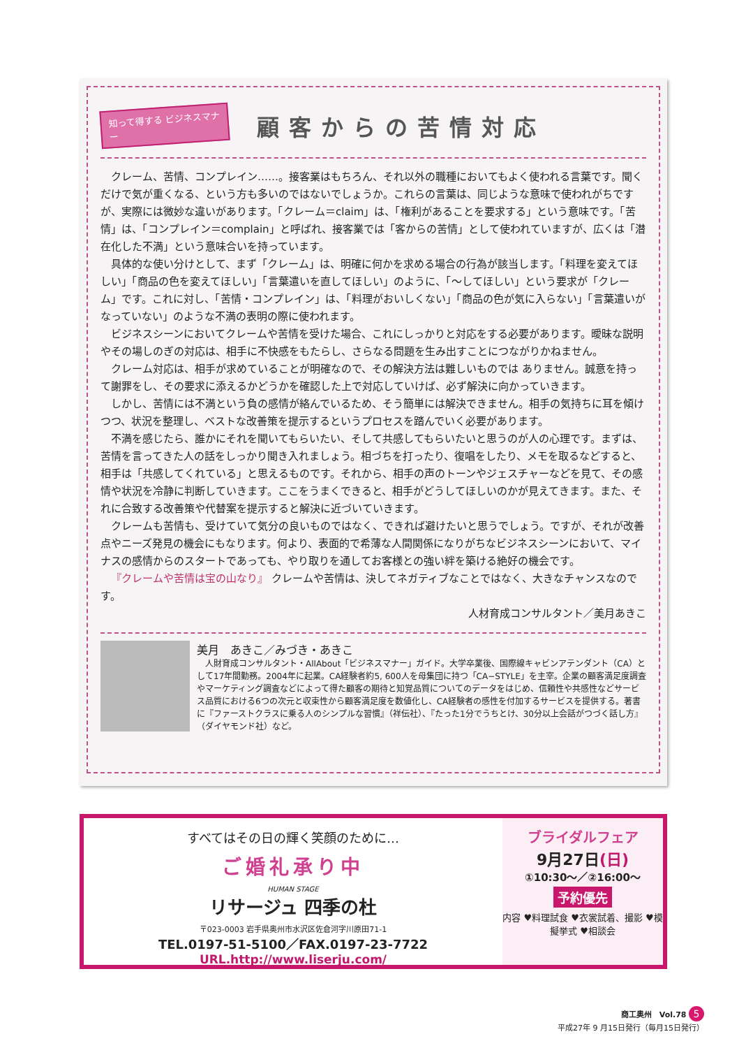知って得する ビジネスマナー
顧客からの苦情対応
クレーム、苦情、コンプレイン……。接客業はもちろん、それ以外の職種においてもよく使われる言葉です。聞くだけで気が重くなる、という方も多いのではないでしょうか。これらの言葉は、同じような意味で使われがちですが、実際には微妙な違いがあります。「クレーム＝claim」は、「権利があることを要求する」という意味です。「苦情」は、「コンプレイン＝complain」と呼ばれ、接客業では「客からの苦情」として使われていますが、広くは「潜在化した不満」という意味合いを持っています。
具体的な使い分けとして、まず「クレーム」は、明確に何かを求める場合の行為が該当します。「料理を変えてほしい」「商品の色を変えてほしい」「言葉遣いを直してほしい」のように、「～してほしい」という要求が「クレーム」です。これに対し、「苦情・コンプレイン」は、「料理がおいしくない」「商品の色が気に入らない」「言葉遣いがなっていない」のような不満の表明の際に使われます。
ビジネスシーンにおいてクレームや苦情を受けた場合、これにしっかりと対応をする必要があります。曖昧な説明やその場しのぎの対応は、相手に不快感をもたらし、さらなる問題を生み出すことにつながりかねません。
クレーム対応は、相手が求めていることが明確なので、その解決方法は難しいものでは ありません。誠意を持って謝罪をし、その要求に添えるかどうかを確認した上で対応していけば、必ず解決に向かっていきます。
しかし、苦情には不満という負の感情が絡んでいるため、そう簡単には解決できません。相手の気持ちに耳を傾けつつ、状況を整理し、ベストな改善策を提示するというプロセスを踏んでいく必要があります。
不満を感じたら、誰かにそれを聞いてもらいたい、そして共感してもらいたいと思うのが人の心理です。まずは、苦情を言ってきた人の話をしっかり聞き入れましょう。相づちを打ったり、復唱をしたり、メモを取るなどすると、相手は「共感してくれている」と思えるものです。それから、相手の声のトーンやジェスチャーなどを見て、その感情や状況を冷静に判断していきます。ここをうまくできると、相手がどうしてほしいのかが見えてきます。また、それに合致する改善策や代替案を提示すると解決に近づいていきます。
クレームも苦情も、受けていて気分の良いものではなく、できれば避けたいと思うでしょう。ですが、それが改善点やニーズ発見の機会にもなります。何より、表面的で希薄な人間関係になりがちなビジネスシーンにおいて、マイナスの感情からのスタートであっても、やり取りを通してお客様との強い絆を築ける絶好の機会です。
『クレームや苦情は宝の山なり』 クレームや苦情は、決してネガティブなことではなく、大きなチャンスなのです。
人材育成コンサルタント／美月あきこ
美月　あきこ／みづき・あきこ
　人財育成コンサルタント・AllAbout「ビジネスマナー」ガイド。大学卒業後、国際線キャビンアテンダント（CA）として17年間勤務。2004年に起業。CA経験者約5, 600人を母集団に持つ「CA−STYLE」を主宰。企業の顧客満足度調査やマーケティング調査などによって得た顧客の期待と知覚品質についてのデータをはじめ、信頼性や共感性などサービス品質における6つの次元と収束性から顧客満足度を数値化し、CA経験者の感性を付加するサービスを提供する。著書に『ファーストクラスに乗る人のシンプルな習慣』（祥伝社）、『たった1分でうちとけ、30分以上会話がつづく話し方』（ダイヤモンド社）など。
すべてはその日の輝く笑顔のために…
ご婚礼承り中
HUMAN STAGE
リサージュ 四季の杜
〒023-0003 岩手県奥州市水沢区佐倉河字川原田71-1
TEL.0197-51-5100／FAX.0197-23-7722
URL.http://www.liserju.com/
ブライダルフェア
9月27日(日)
①10:30〜／②16:00〜
予約優先
内容 ♥料理試食 ♥衣裳試着、撮影 ♥模擬挙式 ♥相談会
商工奥州　Vol.78 5
平成27年 9 月15日発行（毎月15日発行）